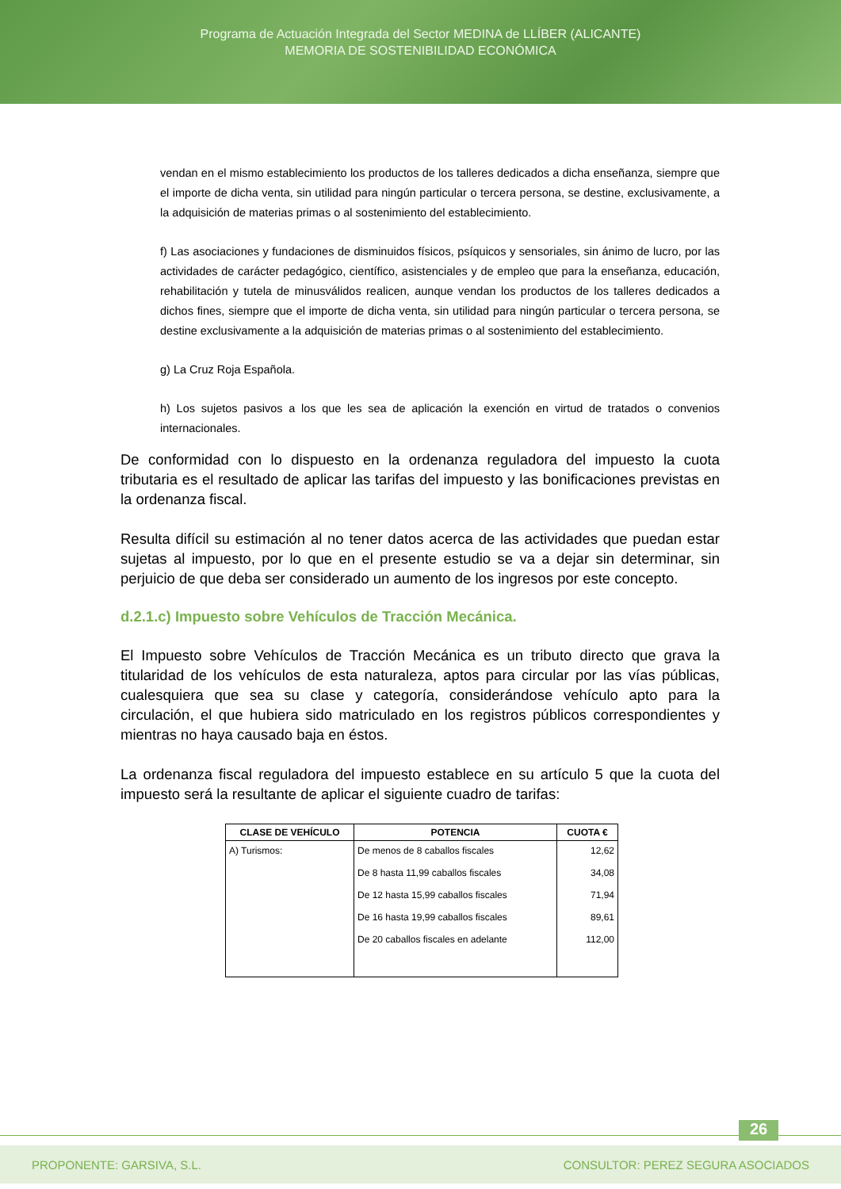Programa de Actuación Integrada del Sector MEDINA de LLÍBER (ALICANTE)
MEMORIA DE SOSTENIBILIDAD ECONÓMICA
vendan en el mismo establecimiento los productos de los talleres dedicados a dicha enseñanza, siempre que el importe de dicha venta, sin utilidad para ningún particular o tercera persona, se destine, exclusivamente, a la adquisición de materias primas o al sostenimiento del establecimiento.
f) Las asociaciones y fundaciones de disminuidos físicos, psíquicos y sensoriales, sin ánimo de lucro, por las actividades de carácter pedagógico, científico, asistenciales y de empleo que para la enseñanza, educación, rehabilitación y tutela de minusválidos realicen, aunque vendan los productos de los talleres dedicados a dichos fines, siempre que el importe de dicha venta, sin utilidad para ningún particular o tercera persona, se destine exclusivamente a la adquisición de materias primas o al sostenimiento del establecimiento.
g) La Cruz Roja Española.
h) Los sujetos pasivos a los que les sea de aplicación la exención en virtud de tratados o convenios internacionales.
De conformidad con lo dispuesto en la ordenanza reguladora del impuesto la cuota tributaria es el resultado de aplicar las tarifas del impuesto y las bonificaciones previstas en la ordenanza fiscal.
Resulta difícil su estimación al no tener datos acerca de las actividades que puedan estar sujetas al impuesto, por lo que en el presente estudio se va a dejar sin determinar, sin perjuicio de que deba ser considerado un aumento de los ingresos por este concepto.
d.2.1.c) Impuesto sobre Vehículos de Tracción Mecánica.
El Impuesto sobre Vehículos de Tracción Mecánica es un tributo directo que grava la titularidad de los vehículos de esta naturaleza, aptos para circular por las vías públicas, cualesquiera que sea su clase y categoría, considerándose vehículo apto para la circulación, el que hubiera sido matriculado en los registros públicos correspondientes y mientras no haya causado baja en éstos.
La ordenanza fiscal reguladora del impuesto establece en su artículo 5 que la cuota del impuesto será la resultante de aplicar el siguiente cuadro de tarifas:
| CLASE DE VEHÍCULO | POTENCIA | CUOTA € |
| --- | --- | --- |
| A) Turismos: | De menos de 8 caballos fiscales | 12,62 |
| | De 8 hasta 11,99 caballos fiscales | 34,08 |
| | De 12 hasta 15,99 caballos fiscales | 71,94 |
| | De 16 hasta 19,99 caballos fiscales | 89,61 |
| | De 20 caballos fiscales en adelante | 112,00 |
26
PROPONENTE: GARSIVA, S.L. CONSULTOR: PEREZ SEGURA ASOCIADOS